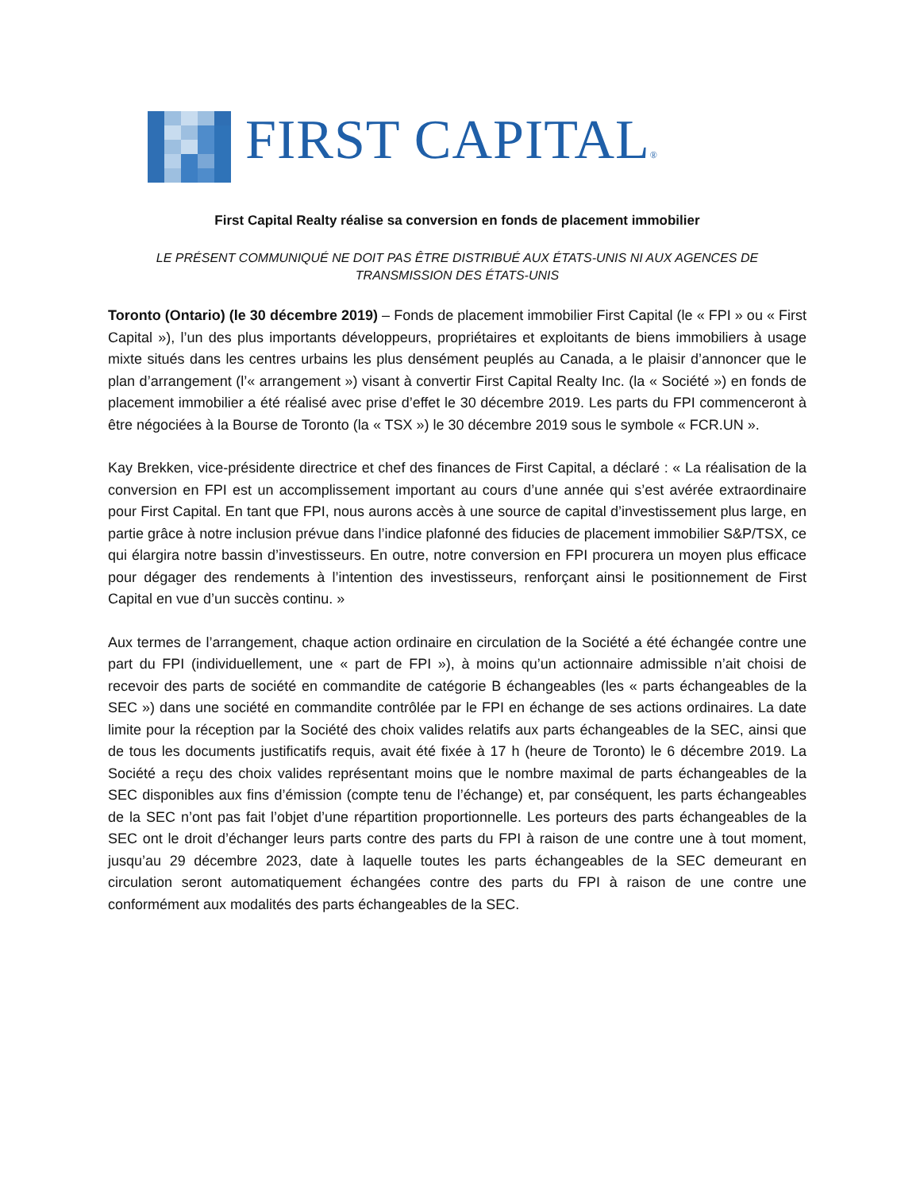FIRST CAPITAL®
First Capital Realty réalise sa conversion en fonds de placement immobilier
LE PRÉSENT COMMUNIQUÉ NE DOIT PAS ÊTRE DISTRIBUÉ AUX ÉTATS-UNIS NI AUX AGENCES DE TRANSMISSION DES ÉTATS-UNIS
Toronto (Ontario) (le 30 décembre 2019) – Fonds de placement immobilier First Capital (le « FPI » ou « First Capital »), l’un des plus importants développeurs, propriétaires et exploitants de biens immobiliers à usage mixte situés dans les centres urbains les plus densément peuplés au Canada, a le plaisir d’annoncer que le plan d’arrangement (l’« arrangement ») visant à convertir First Capital Realty Inc. (la « Société ») en fonds de placement immobilier a été réalisé avec prise d’effet le 30 décembre 2019. Les parts du FPI commenceront à être négociées à la Bourse de Toronto (la « TSX ») le 30 décembre 2019 sous le symbole « FCR.UN ».
Kay Brekken, vice-présidente directrice et chef des finances de First Capital, a déclaré : « La réalisation de la conversion en FPI est un accomplissement important au cours d’une année qui s’est avérée extraordinaire pour First Capital. En tant que FPI, nous aurons accès à une source de capital d’investissement plus large, en partie grâce à notre inclusion prévue dans l’indice plafonné des fiducies de placement immobilier S&P/TSX, ce qui élargira notre bassin d’investisseurs. En outre, notre conversion en FPI procurera un moyen plus efficace pour dégager des rendements à l’intention des investisseurs, renforçant ainsi le positionnement de First Capital en vue d’un succès continu. »
Aux termes de l’arrangement, chaque action ordinaire en circulation de la Société a été échangée contre une part du FPI (individuellement, une « part de FPI »), à moins qu’un actionnaire admissible n’ait choisi de recevoir des parts de société en commandite de catégorie B échangeables (les « parts échangeables de la SEC ») dans une société en commandite contrôlée par le FPI en échange de ses actions ordinaires. La date limite pour la réception par la Société des choix valides relatifs aux parts échangeables de la SEC, ainsi que de tous les documents justificatifs requis, avait été fixée à 17 h (heure de Toronto) le 6 décembre 2019. La Société a reçu des choix valides représentant moins que le nombre maximal de parts échangeables de la SEC disponibles aux fins d’émission (compte tenu de l’échange) et, par conséquent, les parts échangeables de la SEC n’ont pas fait l’objet d’une répartition proportionnelle. Les porteurs des parts échangeables de la SEC ont le droit d’échanger leurs parts contre des parts du FPI à raison de une contre une à tout moment, jusqu’au 29 décembre 2023, date à laquelle toutes les parts échangeables de la SEC demeurant en circulation seront automatiquement échangées contre des parts du FPI à raison de une contre une conformément aux modalités des parts échangeables de la SEC.